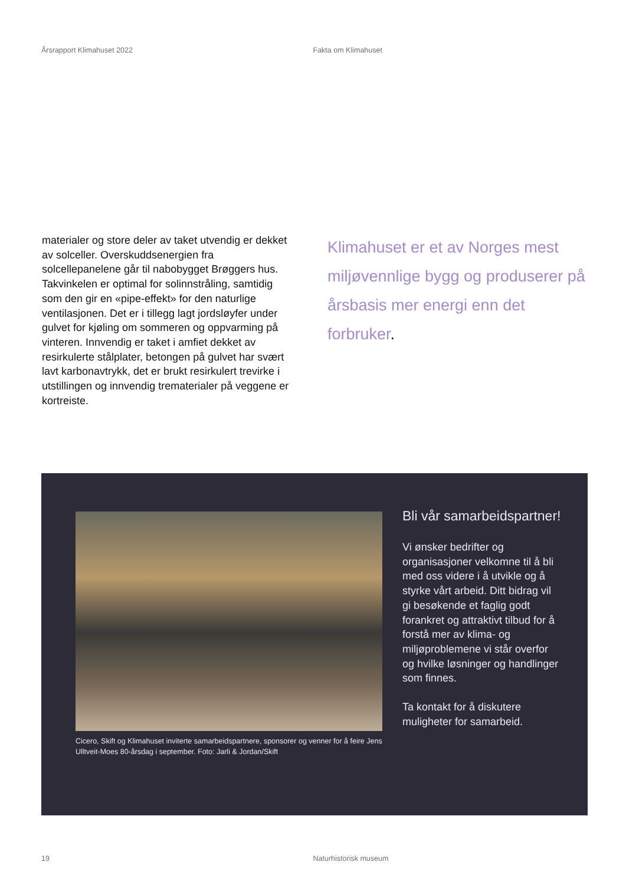Årsrapport Klimahuset 2022 Fakta om Klimahuset
materialer og store deler av taket utvendig er dekket av solceller. Overskuddsenergien fra solcellepanelene går til nabobygget Brøggers hus. Takvinkelen er optimal for solinnstråling, samtidig som den gir en «pipe-effekt» for den naturlige ventilasjonen. Det er i tillegg lagt jordsløyfer under gulvet for kjøling om sommeren og oppvarming på vinteren. Innvendig er taket i amfiet dekket av resirkulerte stålplater, betongen på gulvet har svært lavt karbonavtrykk, det er brukt resirkulert trevirke i utstillingen og innvendig trematerialer på veggene er kortreiste.
Klimahuset er et av Norges mest miljøvennlige bygg og produserer på årsbasis mer energi enn det forbruker.
Cicero, Skift og Klimahuset inviterte samarbeidspartnere, sponsorer og venner for å feire Jens Ulltveit-Moes 80-årsdag i september. Foto: Jarli & Jordan/Skift
Bli vår samarbeidspartner!
Vi ønsker bedrifter og organisasjoner velkomne til å bli med oss videre i å utvikle og å styrke vårt arbeid. Ditt bidrag vil gi besøkende et faglig godt forankret og attraktivt tilbud for å forstå mer av klima- og miljøproblemene vi står overfor og hvilke løsninger og handlinger som finnes.
Ta kontakt for å diskutere muligheter for samarbeid.
19 Naturhistorisk museum